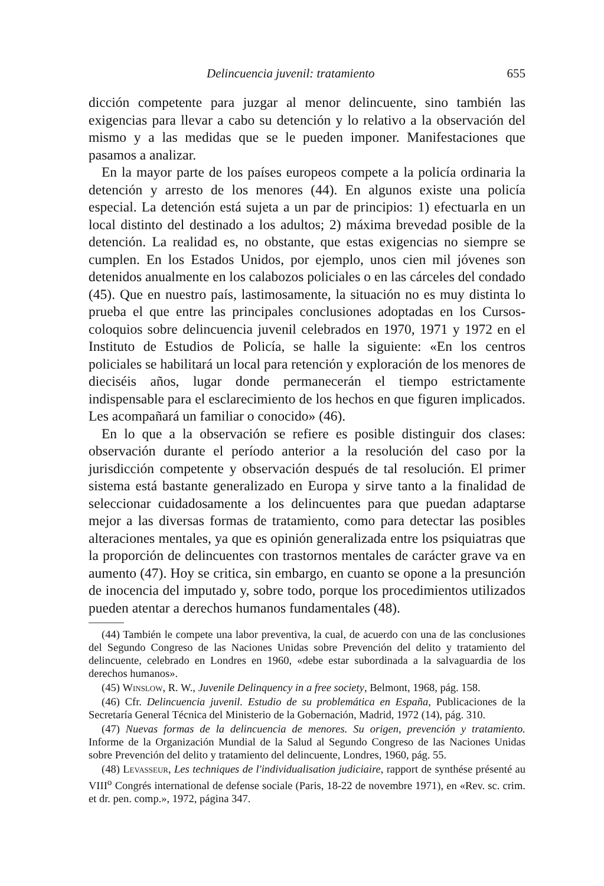Delincuencia juvenil: tratamiento 655
dicción competente para juzgar al menor delincuente, sino también las exigencias para llevar a cabo su detención y lo relativo a la observación del mismo y a las medidas que se le pueden imponer. Manifestaciones que pasamos a analizar.
En la mayor parte de los países europeos compete a la policía ordinaria la detención y arresto de los menores (44). En algunos existe una policía especial. La detención está sujeta a un par de principios: 1) efectuarla en un local distinto del destinado a los adultos; 2) máxima brevedad posible de la detención. La realidad es, no obstante, que estas exigencias no siempre se cumplen. En los Estados Unidos, por ejemplo, unos cien mil jóvenes son detenidos anualmente en los calabozos policiales o en las cárceles del condado (45). Que en nuestro país, lastimosamente, la situación no es muy distinta lo prueba el que entre las principales conclusiones adoptadas en los Cursos-coloquios sobre delincuencia juvenil celebrados en 1970, 1971 y 1972 en el Instituto de Estudios de Policía, se halle la siguiente: «En los centros policiales se habilitará un local para retención y exploración de los menores de dieciséis años, lugar donde permanecerán el tiempo estrictamente indispensable para el esclarecimiento de los hechos en que figuren implicados. Les acompañará un familiar o conocido» (46).
En lo que a la observación se refiere es posible distinguir dos clases: observación durante el período anterior a la resolución del caso por la jurisdicción competente y observación después de tal resolución. El primer sistema está bastante generalizado en Europa y sirve tanto a la finalidad de seleccionar cuidadosamente a los delincuentes para que puedan adaptarse mejor a las diversas formas de tratamiento, como para detectar las posibles alteraciones mentales, ya que es opinión generalizada entre los psiquiatras que la proporción de delincuentes con trastornos mentales de carácter grave va en aumento (47). Hoy se critica, sin embargo, en cuanto se opone a la presunción de inocencia del imputado y, sobre todo, porque los procedimientos utilizados pueden atentar a derechos humanos fundamentales (48).
(44) También le compete una labor preventiva, la cual, de acuerdo con una de las conclusiones del Segundo Congreso de las Naciones Unidas sobre Prevención del delito y tratamiento del delincuente, celebrado en Londres en 1960, «debe estar subordinada a la salvaguardia de los derechos humanos».
(45) Winslow, R. W., Juvenile Delinquency in a free society, Belmont, 1968, pág. 158.
(46) Cfr. Delincuencia juvenil. Estudio de su problemática en España, Publicaciones de la Secretaría General Técnica del Ministerio de la Gobernación, Madrid, 1972 (14), pág. 310.
(47) Nuevas formas de la delincuencia de menores. Su origen, prevención y tratamiento. Informe de la Organización Mundial de la Salud al Segundo Congreso de las Naciones Unidas sobre Prevención del delito y tratamiento del delincuente, Londres, 1960, pág. 55.
(48) Levasseur, Les techniques de l'individualisation judiciaire, rapport de synthése présenté au VIII<sup>o</sup> Congrés international de defense sociale (Paris, 18-22 de novembre 1971), en «Rev. sc. crim. et dr. pen. comp.», 1972, página 347.